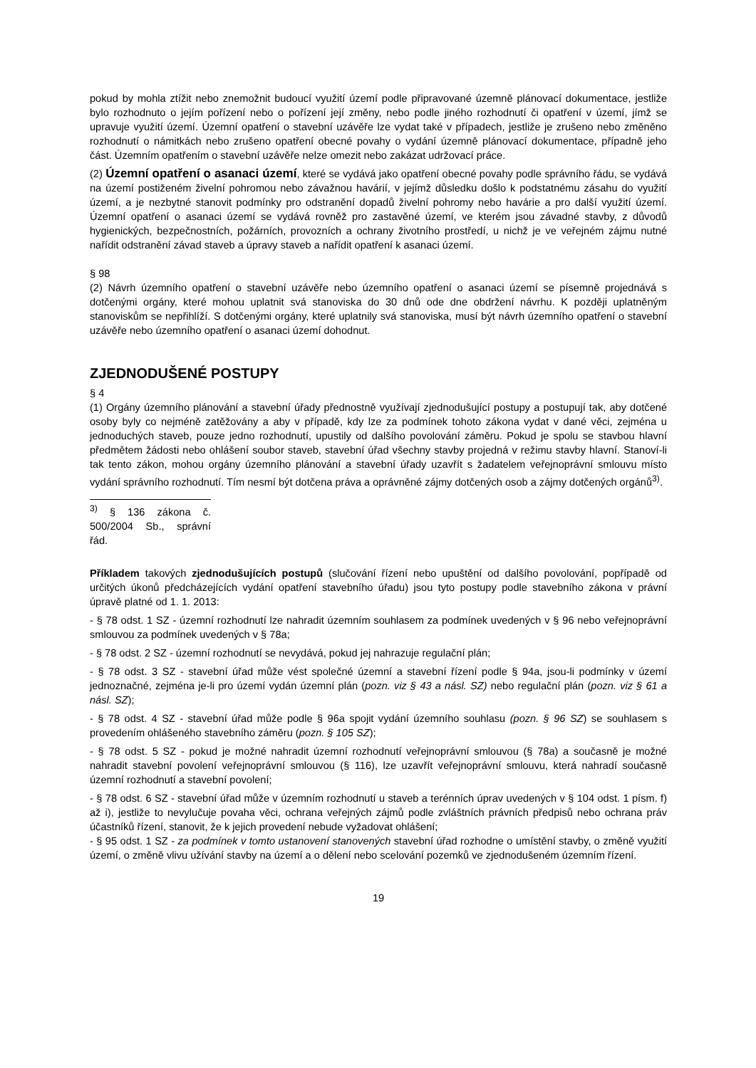pokud by mohla ztížit nebo znemožnit budoucí využití území podle připravované územně plánovací dokumentace, jestliže bylo rozhodnuto o jejím pořízení nebo o pořízení její změny, nebo podle jiného rozhodnutí či opatření v území, jímž se upravuje využití území. Územní opatření o stavební uzávěře lze vydat také v případech, jestliže je zrušeno nebo změněno rozhodnutí o námitkách nebo zrušeno opatření obecné povahy o vydání územně plánovací dokumentace, případně jeho část. Územním opatřením o stavební uzávěře nelze omezit nebo zakázat udržovací práce.
(2) Územní opatření o asanaci území, které se vydává jako opatření obecné povahy podle správního řádu, se vydává na území postiženém živelní pohromou nebo závažnou havárií, v jejímž důsledku došlo k podstatnému zásahu do využití území, a je nezbytné stanovit podmínky pro odstranění dopadů živelní pohromy nebo havárie a pro další využití území. Územní opatření o asanaci území se vydává rovněž pro zastavěné území, ve kterém jsou závadné stavby, z důvodů hygienických, bezpečnostních, požárních, provozních a ochrany životního prostředí, u nichž je ve veřejném zájmu nutné nařídit odstranění závad staveb a úpravy staveb a nařídit opatření k asanaci území.
§ 98
(2) Návrh územního opatření o stavební uzávěře nebo územního opatření o asanaci území se písemně projednává s dotčenými orgány, které mohou uplatnit svá stanoviska do 30 dnů ode dne obdržení návrhu. K později uplatněným stanoviskům se nepřihlíží. S dotčenými orgány, které uplatnily svá stanoviska, musí být návrh územního opatření o stavební uzávěře nebo územního opatření o asanaci území dohodnut.
ZJEDNODUŠENÉ POSTUPY
§ 4
(1) Orgány územního plánování a stavební úřady přednostně využívají zjednodušující postupy a postupují tak, aby dotčené osoby byly co nejméně zatěžovány a aby v případě, kdy lze za podmínek tohoto zákona vydat v dané věci, zejména u jednoduchých staveb, pouze jedno rozhodnutí, upustily od dalšího povolování záměru. Pokud je spolu se stavbou hlavní předmětem žádosti nebo ohlášení soubor staveb, stavební úřad všechny stavby projedná v režimu stavby hlavní. Stanoví-li tak tento zákon, mohou orgány územního plánování a stavební úřady uzavřít s žadatelem veřejnoprávní smlouvu místo vydání správního rozhodnutí. Tím nesmí být dotčena práva a oprávněné zájmy dotčených osob a zájmy dotčených orgánů<sup>3)</sup>.
<sup>3)</sup> § 136 zákona č. 500/2004 Sb., správní řád.
Příkladem takových zjednodušujících postupů (slučování řízení nebo upuštění od dalšího povolování, popřípadě od určitých úkonů předcházejících vydání opatření stavebního úřadu) jsou tyto postupy podle stavebního zákona v právní úpravě platné od 1. 1. 2013:
- § 78 odst. 1 SZ - územní rozhodnutí lze nahradit územním souhlasem za podmínek uvedených v § 96 nebo veřejnoprávní smlouvou za podmínek uvedených v § 78a;
- § 78 odst. 2 SZ - územní rozhodnutí se nevydává, pokud jej nahrazuje regulační plán;
- § 78 odst. 3 SZ - stavební úřad může vést společné územní a stavební řízení podle § 94a, jsou-li podmínky v území jednoznačné, zejména je-li pro území vydán územní plán (pozn. viz § 43 a násl. SZ) nebo regulační plán (pozn. viz § 61 a násl. SZ);
- § 78 odst. 4 SZ - stavební úřad může podle § 96a spojit vydání územního souhlasu (pozn. § 96 SZ) se souhlasem s provedením ohlášeného stavebního záměru (pozn. § 105 SZ);
- § 78 odst. 5 SZ - pokud je možné nahradit územní rozhodnutí veřejnoprávní smlouvou (§ 78a) a současně je možné nahradit stavební povolení veřejnoprávní smlouvou (§ 116), lze uzavřít veřejnoprávní smlouvu, která nahradí současně územní rozhodnutí a stavební povolení;
- § 78 odst. 6 SZ - stavební úřad může v územním rozhodnutí u staveb a terénních úprav uvedených v § 104 odst. 1 písm. f) až i), jestliže to nevylučuje povaha věci, ochrana veřejných zájmů podle zvláštních právních předpisů nebo ochrana práv účastníků řízení, stanovit, že k jejich provedení nebude vyžadovat ohlášení;
- § 95 odst. 1 SZ - za podmínek v tomto ustanovení stanovených stavební úřad rozhodne o umístění stavby, o změně využití území, o změně vlivu užívání stavby na území a o dělení nebo scelování pozemků ve zjednodušeném územním řízení.
19